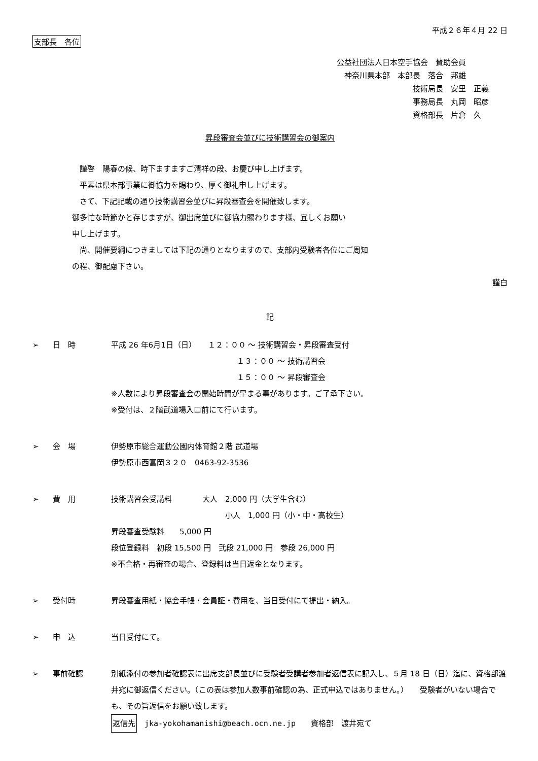平成２６年４月 22 日
支部長　各位
公益社団法人日本空手協会　賛助会員
　神奈川県本部　本部長　落合　邦雄
技術局長　安里　正義
事務局長　丸岡　昭彦
資格部長　片倉　久
昇段審査会並びに技術講習会の御案内
　謹啓　陽春の候、時下ますますご清祥の段、お慶び申し上げます。
　平素は県本部事業に御協力を賜わり、厚く御礼申し上げます。
　さて、下記記載の通り技術講習会並びに昇段審査会を開催致します。
御多忙な時節かと存じますが、御出席並びに御協力賜わります様、宜しくお願い
申し上げます。
　尚、開催要綱につきましては下記の通りとなりますので、支部内受験者各位にご周知
の程、御配慮下さい。
謹白
記
➢ 日　時 平成 26 年6月1日（日）　　１２：００ ～ 技術講習会・昇段審査受付
１３：００ ～ 技術講習会
１５：００ ～ 昇段審査会
※人数により昇段審査会の開始時間が早まる事があります。ご了承下さい。
※受付は、２階武道場入口前にて行います。
➢ 会　場 伊勢原市総合運動公園内体育館２階 武道場
伊勢原市西富岡３２０　0463-92-3536
➢ 費　用 技術講習会受講料　　　　大人　2,000 円（大学生含む）
小人　1,000 円（小・中・高校生）
昇段審査受験料　　5,000 円
段位登録料　初段 15,500 円　弐段 21,000 円　参段 26,000 円
※不合格・再審査の場合、登録料は当日返金となります。
➢ 受付時 昇段審査用紙・協会手帳・会員証・費用を、当日受付にて提出・納入。
➢ 申　込 当日受付にて。
➢ 事前確認 別紙添付の参加者確認表に出席支部長並びに受験者受講者参加者返信表に記入し、５月 18 日（日）迄に、資格部渡井宛に御返信ください。（この表は参加人数事前確認の為、正式申込ではありません。）　　受験者がいない場合でも、その旨返信をお願い致します。
返信先　jka-yokohamanishi@beach.ocn.ne.jp　　資格部　渡井宛て